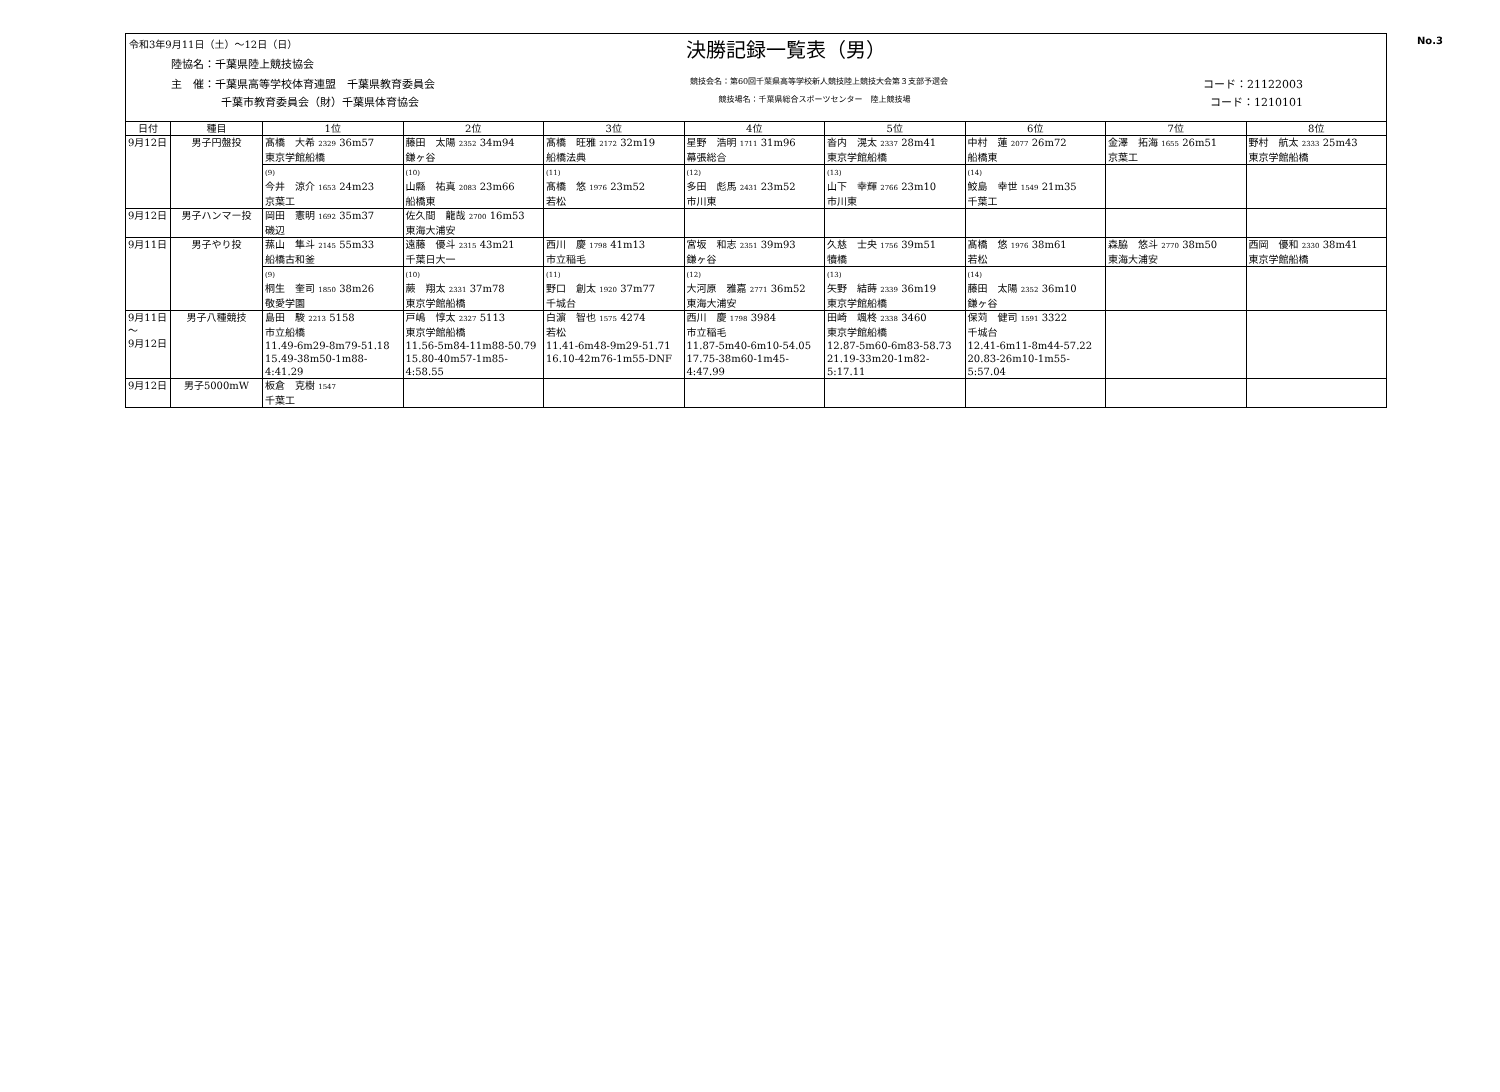No.3
令和3年9月11日（土）～12日（日）
決勝記録一覧表（男）
陸協名：千葉県陸上競技協会
主　催：千葉県高等学校体育連盟　千葉県教育委員会 競技会名：第60回千葉県高等学校新人競技陸上競技大会第３支部予選会 コード：21122003
千葉市教育委員会（財）千葉県体育協会 競技場名：千葉県総合スポーツセンター　陸上競技場 コード：1210101
| 日付 | 種目 | 1位 | 2位 | 3位 | 4位 | 5位 | 6位 | 7位 | 8位 |
| --- | --- | --- | --- | --- | --- | --- | --- | --- | --- |
| 9月12日 | 男子円盤投 | 髙橋 大希 2329 36m57 東京学館船橋 | 藤田 太陽 2352 34m94 鎌ヶ谷 | 髙橋 旺雅 2172 32m19 船橋法典 | 星野 浩明 1711 31m96 幕張総合 | 沓内 滉太 2337 28m41 東京学館船橋 | 中村 蓮 2077 26m72 船橋東 | 金澤 拓海 1655 26m51 京葉工 | 野村 航太 2333 25m43 東京学館船橋 |
| | | (9) 今井 涼介 1653 24m23 京葉工 | (10) 山縣 祐真 2083 23m66 船橋東 | (11) 髙橋 悠 1976 23m52 若松 | (12) 多田 彪馬 2431 23m52 市川東 | (13) 山下 幸輝 2766 23m10 市川東 | (14) 鮫島 幸世 1549 21m35 千葉工 | | |
| 9月12日 | 男子ハンマー投 | 岡田 憲明 1692 35m37 磯辺 | 佐久間 龍哉 2700 16m53 東海大浦安 | | | | | | |
| 9月11日 | 男子やり投 | 蓀山 隼斗 2145 55m33 船橋古和釜 | 遠藤 優斗 2315 43m21 千葉日大一 | 西川 慶 1798 41m13 市立稲毛 | 宮坂 和志 2351 39m93 鎌ヶ谷 | 久慈 士央 1756 39m51 犢橋 | 髙橋 悠 1976 38m61 若松 | 森脇 悠斗 2770 38m50 東海大浦安 | 西岡 優和 2330 38m41 東京学館船橋 |
| | | (9) 桐生 奎司 1850 38m26 敬愛学園 | (10) 蕨 翔太 2331 37m78 東京学館船橋 | (11) 野口 創太 1920 37m77 千城台 | (12) 大河原 雅嘉 2771 36m52 東海大浦安 | (13) 矢野 結蒔 2339 36m19 東京学館船橋 | (14) 藤田 太陽 2352 36m10 鎌ヶ谷 | | |
| 9月11日 ～ 9月12日 | 男子八種競技 | 島田 駿 2213 5158 市立船橋 11.49-6m29-8m79-51.18 15.49-38m50-1m88-4:41.29 | 戸嶋 惇太 2327 5113 東京学館船橋 11.56-5m84-11m88-50.79 15.80-40m57-1m85-4:58.55 | 白濵 智也 1575 4274 若松 11.41-6m48-9m29-51.71 16.10-42m76-1m55-DNF | 西川 慶 1798 3984 市立稲毛 11.87-5m40-6m10-54.05 17.75-38m60-1m45-4:47.99 | 田崎 颯柊 2338 3460 東京学館船橋 12.87-5m60-6m83-58.73 21.19-33m20-1m82-5:17.11 | 保苅 健司 1591 3322 千城台 12.41-6m11-8m44-57.22 20.83-26m10-1m55-5:57.04 | | |
| 9月12日 | 男子5000mW | 板倉 克樹 1547 千葉工 | | | | | | | |